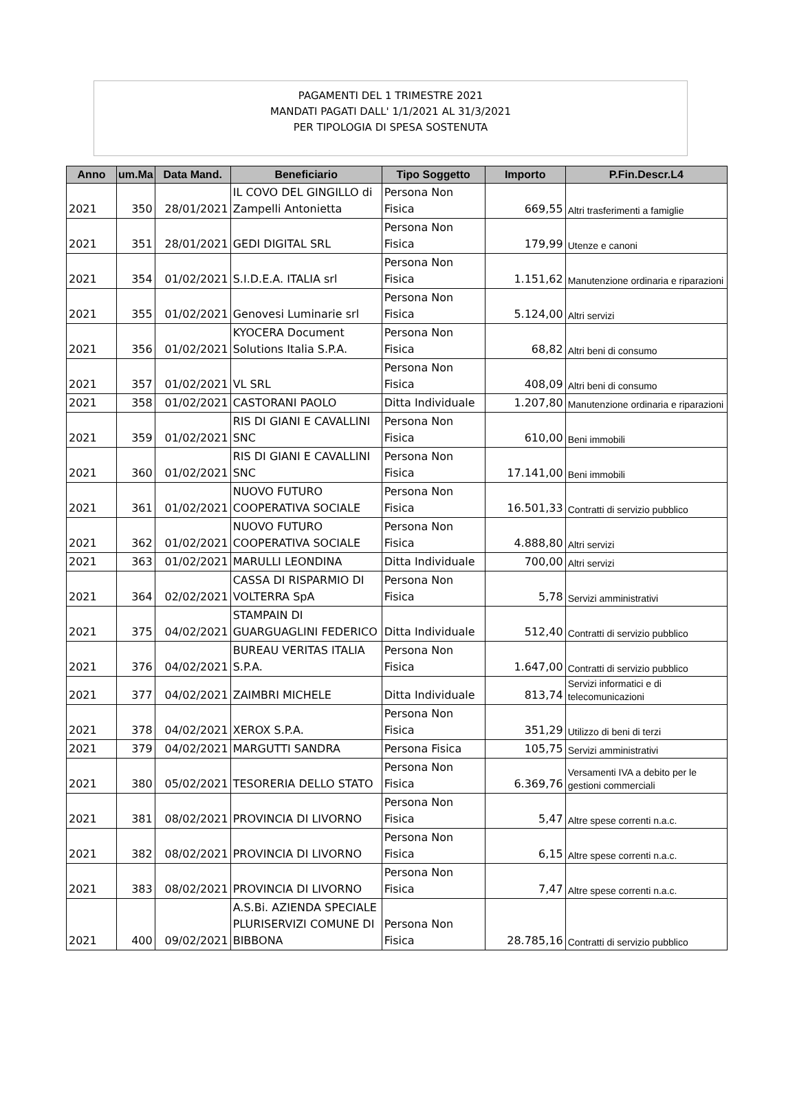PAGAMENTI DEL 1 TRIMESTRE 2021
MANDATI PAGATI DALL' 1/1/2021 AL 31/3/2021
PER TIPOLOGIA DI SPESA SOSTENUTA
| Anno | um.Ma | Data Mand. | Beneficiario | Tipo Soggetto | Importo | P.Fin.Descr.L4 |
| --- | --- | --- | --- | --- | --- | --- |
| 2021 | 350 | 28/01/2021 | IL COVO DEL GINGILLO di Zampelli Antonietta | Persona Non Fisica | 669,55 | Altri trasferimenti a famiglie |
| 2021 | 351 | 28/01/2021 | GEDI DIGITAL SRL | Persona Non Fisica | 179,99 | Utenze e canoni |
| 2021 | 354 | 01/02/2021 | S.I.D.E.A. ITALIA srl | Persona Non Fisica | 1.151,62 | Manutenzione ordinaria e riparazioni |
| 2021 | 355 | 01/02/2021 | Genovesi Luminarie srl | Persona Non Fisica | 5.124,00 | Altri servizi |
| 2021 | 356 | 01/02/2021 | KYOCERA Document Solutions Italia S.P.A. | Persona Non Fisica | 68,82 | Altri beni di consumo |
| 2021 | 357 | 01/02/2021 | VL SRL | Persona Non Fisica | 408,09 | Altri beni di consumo |
| 2021 | 358 | 01/02/2021 | CASTORANI PAOLO | Ditta Individuale | 1.207,80 | Manutenzione ordinaria e riparazioni |
| 2021 | 359 | 01/02/2021 | RIS DI GIANI E CAVALLINI SNC | Persona Non Fisica | 610,00 | Beni immobili |
| 2021 | 360 | 01/02/2021 | RIS DI GIANI E CAVALLINI SNC | Persona Non Fisica | 17.141,00 | Beni immobili |
| 2021 | 361 | 01/02/2021 | NUOVO FUTURO COOPERATIVA SOCIALE | Persona Non Fisica | 16.501,33 | Contratti di servizio pubblico |
| 2021 | 362 | 01/02/2021 | NUOVO FUTURO COOPERATIVA SOCIALE | Persona Non Fisica | 4.888,80 | Altri servizi |
| 2021 | 363 | 01/02/2021 | MARULLI LEONDINA | Ditta Individuale | 700,00 | Altri servizi |
| 2021 | 364 | 02/02/2021 | CASSA DI RISPARMIO DI VOLTERRA SpA | Persona Non Fisica | 5,78 | Servizi amministrativi |
| 2021 | 375 | 04/02/2021 | STAMPAIN DI GUARGUAGLINI FEDERICO | Ditta Individuale | 512,40 | Contratti di servizio pubblico |
| 2021 | 376 | 04/02/2021 | BUREAU VERITAS ITALIA S.P.A. | Persona Non Fisica | 1.647,00 | Contratti di servizio pubblico |
| 2021 | 377 | 04/02/2021 | ZAIMBRI MICHELE | Ditta Individuale | 813,74 | Servizi informatici e di telecomunicazioni |
| 2021 | 378 | 04/02/2021 | XEROX S.P.A. | Persona Non Fisica | 351,29 | Utilizzo di beni di terzi |
| 2021 | 379 | 04/02/2021 | MARGUTTI SANDRA | Persona Fisica | 105,75 | Servizi amministrativi |
| 2021 | 380 | 05/02/2021 | TESORERIA DELLO STATO | Persona Non Fisica | 6.369,76 | Versamenti IVA a debito per le gestioni commerciali |
| 2021 | 381 | 08/02/2021 | PROVINCIA DI LIVORNO | Persona Non Fisica | 5,47 | Altre spese correnti n.a.c. |
| 2021 | 382 | 08/02/2021 | PROVINCIA DI LIVORNO | Persona Non Fisica | 6,15 | Altre spese correnti n.a.c. |
| 2021 | 383 | 08/02/2021 | PROVINCIA DI LIVORNO | Persona Non Fisica | 7,47 | Altre spese correnti n.a.c. |
| 2021 | 400 | 09/02/2021 | A.S.Bi. AZIENDA SPECIALE PLURISERVIZI COMUNE DI BIBBONA | Persona Non Fisica | 28.785,16 | Contratti di servizio pubblico |